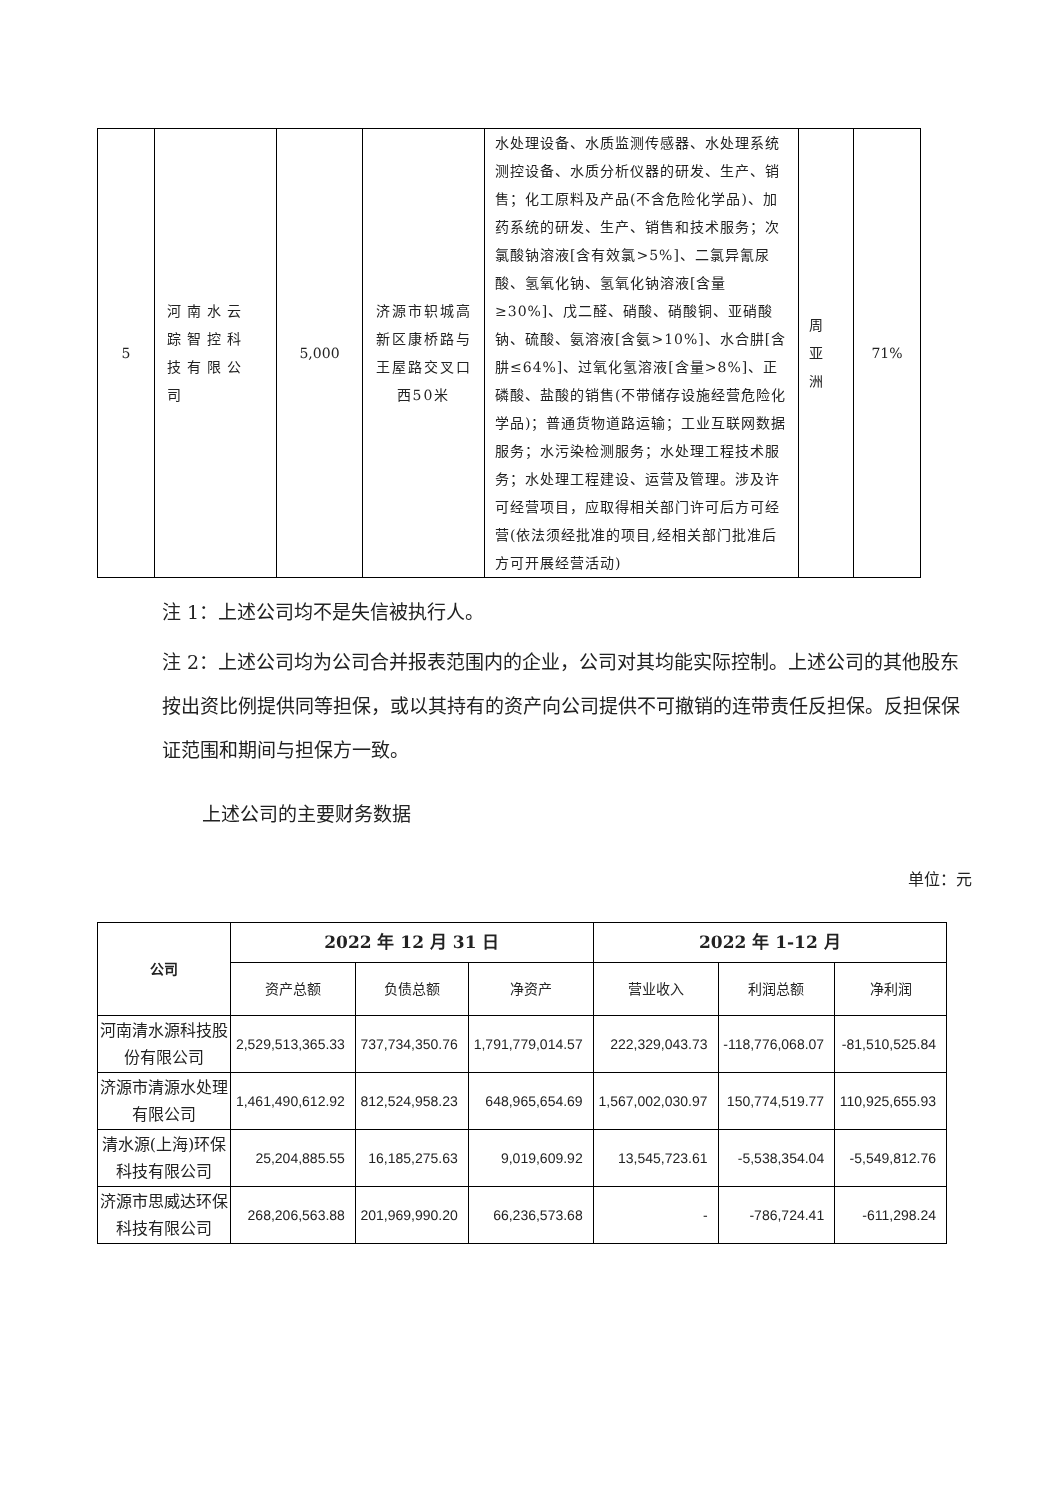| 5 | 河南水云踪智控科技有限公司 | 5,000 | 济源市轵城高新区康桥路与王屋路交叉口西50米 | 水处理设备、水质监测传感器、水处理系统测控设备、水质分析仪器的研发、生产、销售；化工原料及产品(不含危险化学品)、加药系统的研发、生产、销售和技术服务；次氯酸钠溶液[含有效氯>5%]、二氯异氰尿酸、氢氧化钠、氢氧化钠溶液[含量≥30%]、戊二醛、硝酸、硝酸铜、亚硝酸钠、硫酸、氨溶液[含氨>10%]、水合肼[含肼≤64%]、过氧化氢溶液[含量>8%]、正磷酸、盐酸的销售(不带储存设施经营危险化学品)；普通货物道路运输；工业互联网数据服务；水污染检测服务；水处理工程技术服务；水处理工程建设、运营及管理。涉及许可经营项目，应取得相关部门许可后方可经营(依法须经批准的项目,经相关部门批准后方可开展经营活动) | 周亚洲 | 71% |
注 1：上述公司均不是失信被执行人。
注 2：上述公司均为公司合并报表范围内的企业，公司对其均能实际控制。上述公司的其他股东按出资比例提供同等担保，或以其持有的资产向公司提供不可撤销的连带责任反担保。反担保保证范围和期间与担保方一致。
上述公司的主要财务数据
单位：元
| 公司 | 2022 年 12 月 31 日 | | | 2022 年 1-12 月 | | |
| --- | --- | --- | --- | --- | --- | --- |
| | 资产总额 | 负债总额 | 净资产 | 营业收入 | 利润总额 | 净利润 |
| 河南清水源科技股份有限公司 | 2,529,513,365.33 | 737,734,350.76 | 1,791,779,014.57 | 222,329,043.73 | -118,776,068.07 | -81,510,525.84 |
| 济源市清源水处理有限公司 | 1,461,490,612.92 | 812,524,958.23 | 648,965,654.69 | 1,567,002,030.97 | 150,774,519.77 | 110,925,655.93 |
| 清水源(上海)环保科技有限公司 | 25,204,885.55 | 16,185,275.63 | 9,019,609.92 | 13,545,723.61 | -5,538,354.04 | -5,549,812.76 |
| 济源市思威达环保科技有限公司 | 268,206,563.88 | 201,969,990.20 | 66,236,573.68 | - | -786,724.41 | -611,298.24 |